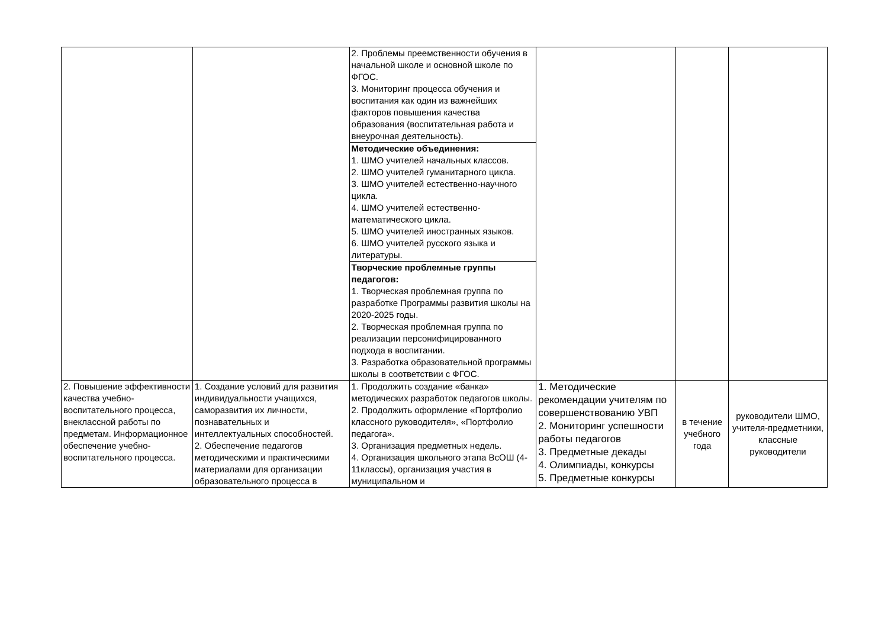| | | 2. Проблемы преемственности обучения в начальной школе и основной школе по ФГОС. 3. Мониторинг процесса обучения и воспитания как один из важнейших факторов повышения качества образования (воспитательная работа и внеурочная деятельность). | | | |
| | | Методические объединения: 1. ШМО учителей начальных классов. 2. ШМО учителей гуманитарного цикла. 3. ШМО учителей естественно-научного цикла. 4. ШМО учителей естественно-математического цикла. 5. ШМО учителей иностранных языков. 6. ШМО учителей русского языка и литературы. | | | |
| | | Творческие проблемные группы педагогов: 1. Творческая проблемная группа по разработке Программы развития школы на 2020-2025 годы. 2. Творческая проблемная группа по реализации персонифицированного подхода в воспитании. 3. Разработка образовательной программы школы в соответствии с ФГОС. | | | |
| 2. Повышение эффективности качества учебно-воспитательного процесса, внеклассной работы по предметам. Информационное обеспечение учебно-воспитательного процесса. | 1. Создание условий для развития индивидуальности учащихся, саморазвития их личности, познавательных и интеллектуальных способностей. 2. Обеспечение педагогов методическими и практическими материалами для организации образовательного процесса в | 1. Продолжить создание «банка» методических разработок педагогов школы. 2. Продолжить оформление «Портфолио классного руководителя», «Портфолио педагога». 3. Организация предметных недель. 4. Организация школьного этапа ВсОШ (4-11классы), организация участия в муниципальном и | 1. Методические рекомендации учителям по совершенствованию УВП 2. Мониторинг успешности работы педагогов 3. Предметные декады 4. Олимпиады, конкурсы 5. Предметные конкурсы | в течение учебного года | руководители ШМО, учителя-предметники, классные руководители |